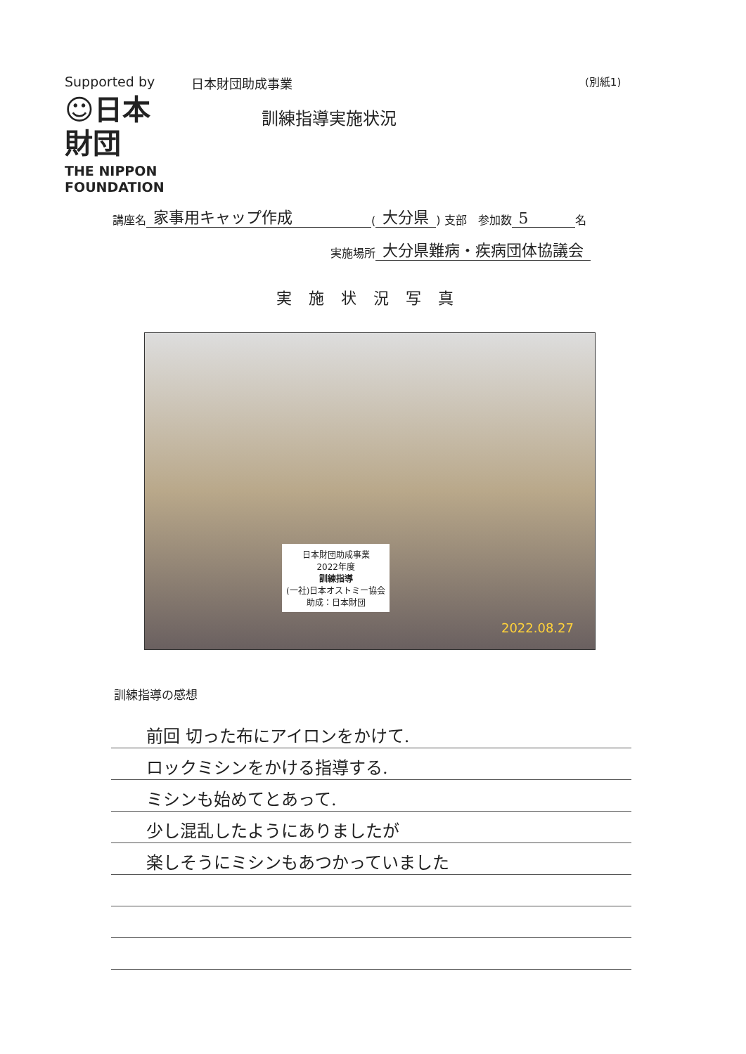Supported by
☺日本
財団
THE NIPPON
FOUNDATION
日本財団助成事業
訓練指導実施状況
(別紙1)
講座名 家事用キャップ作成 (大分県) 支部　参加数 5 名
実施場所 大分県難病・疾病団体協議会
実施状況写真
日本財団助成事業
2022年度
訓練指導
(一社)日本オストミー協会
助成：日本財団
2022.08.27
訓練指導の感想
前回 切った布にアイロンをかけて.
ロックミシンをかける指導する.
ミシンも始めてとあって.
少し混乱したようにありましたが
楽しそうにミシンもあつかっていました